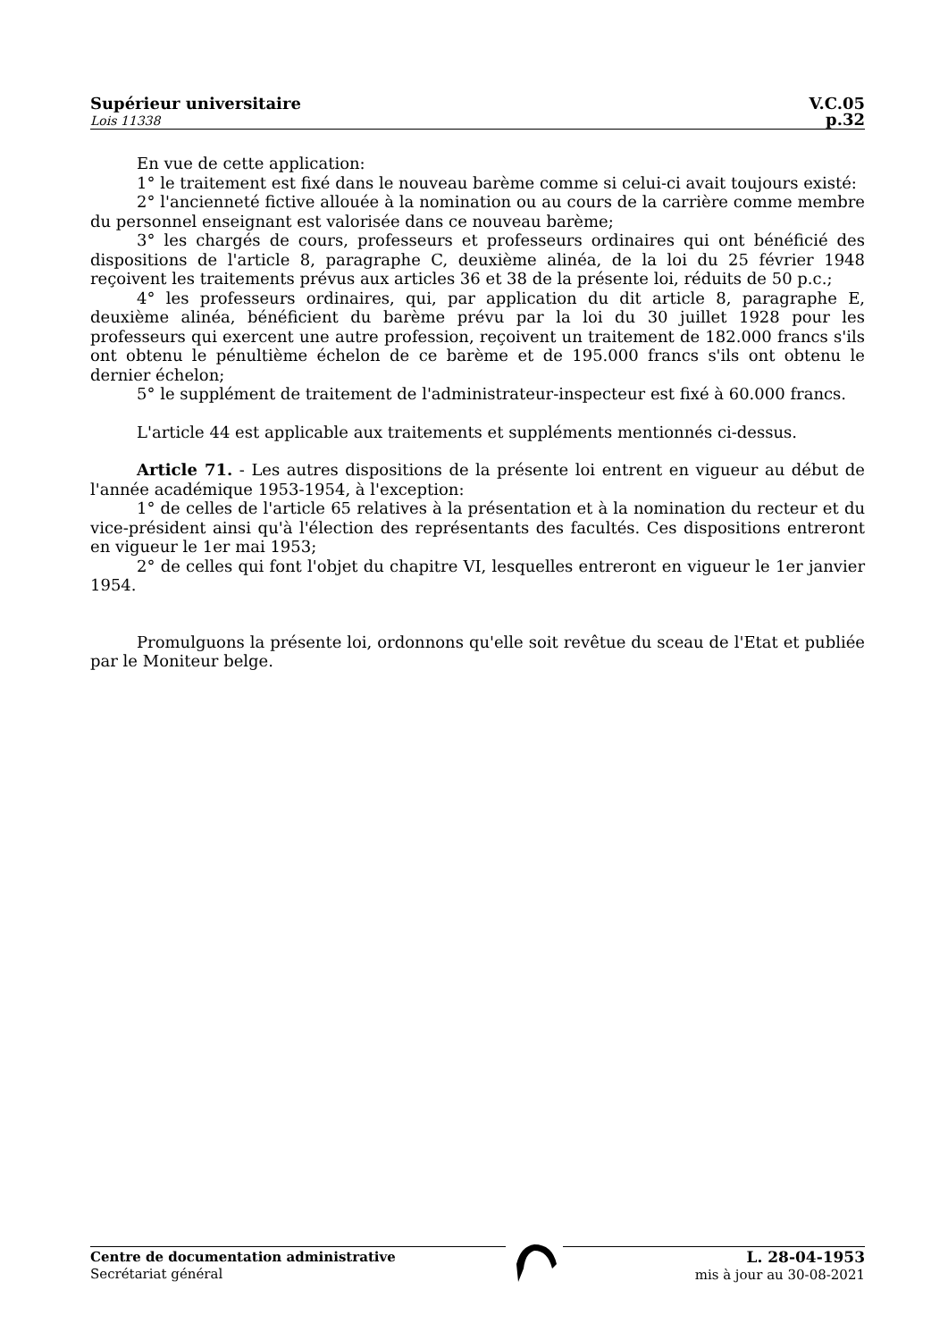Supérieur universitaire
Lois 11338
V.C.05
p.32
En vue de cette application:
1° le traitement est fixé dans le nouveau barème comme si celui-ci avait toujours existé:
2° l'ancienneté fictive allouée à la nomination ou au cours de la carrière comme membre du personnel enseignant est valorisée dans ce nouveau barème;
3° les chargés de cours, professeurs et professeurs ordinaires qui ont bénéficié des dispositions de l'article 8, paragraphe C, deuxième alinéa, de la loi du 25 février 1948 reçoivent les traitements prévus aux articles 36 et 38 de la présente loi, réduits de 50 p.c.;
4° les professeurs ordinaires, qui, par application du dit article 8, paragraphe E, deuxième alinéa, bénéficient du barème prévu par la loi du 30 juillet 1928 pour les professeurs qui exercent une autre profession, reçoivent un traitement de 182.000 francs s'ils ont obtenu le pénultième échelon de ce barème et de 195.000 francs s'ils ont obtenu le dernier échelon;
5° le supplément de traitement de l'administrateur-inspecteur est fixé à 60.000 francs.
L'article 44 est applicable aux traitements et suppléments mentionnés ci-dessus.
Article 71. - Les autres dispositions de la présente loi entrent en vigueur au début de l'année académique 1953-1954, à l'exception:
1° de celles de l'article 65 relatives à la présentation et à la nomination du recteur et du vice-président ainsi qu'à l'élection des représentants des facultés. Ces dispositions entreront en vigueur le 1er mai 1953;
2° de celles qui font l'objet du chapitre VI, lesquelles entreront en vigueur le 1er janvier 1954.
Promulguons la présente loi, ordonnons qu'elle soit revêtue du sceau de l'Etat et publiée par le Moniteur belge.
Centre de documentation administrative
Secrétariat général
L. 28-04-1953
mis à jour au 30-08-2021